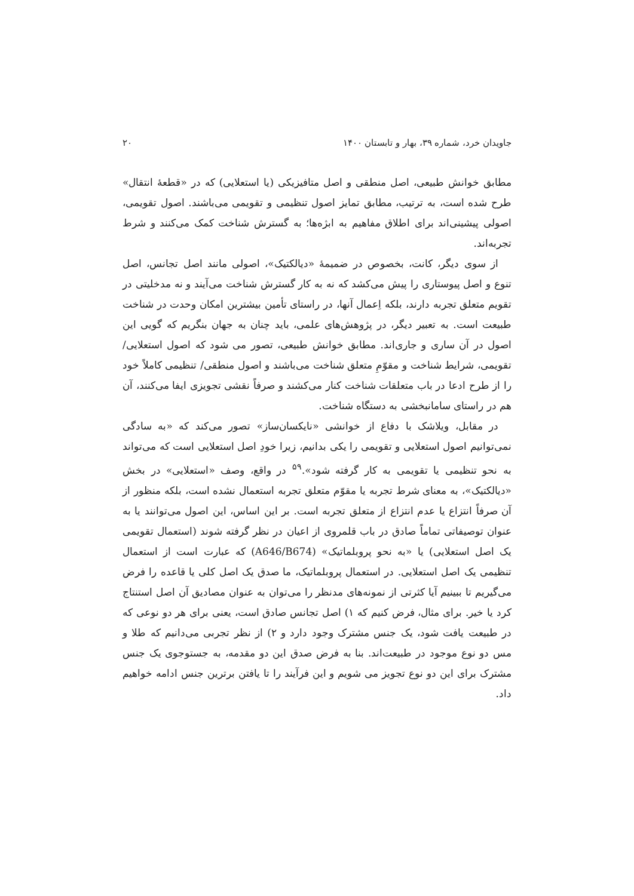جاویدان خرد، شماره ۳۹، بهار و تابستان ۱۴۰۰ ۲۰
مطابق خوانش طبیعی، اصل منطقی و اصل متافیزیکی (یا استعلایی) که در «قطعهٔ انتقال» طرح شده است، به ترتیب، مطابق تمایز اصول تنظیمی و تقویمی می‌باشند. اصول تقویمی، اصولی پیشینی‌اند برای اطلاق مفاهیم به ابژه‌ها؛ به گسترش شناخت کمک می‌کنند و شرط تجربه‌اند.
از سوی دیگر، کانت، بخصوص در ضمیمهٔ «دیالکتیک»، اصولی مانند اصل تجانس، اصل تنوع و اصل پیوستاری را پیش می‌کشد که نه به کار گسترش شناخت می‌آیند و نه مدخلیتی در تقویم متعلق تجربه دارند، بلکه اِعمال آنها، در راستای تأمین بیشترین امکان وحدت در شناخت طبیعت است. به تعبیر دیگر، در پژوهش‌های علمی، باید چنان به جهان بنگریم که گویی این اصول در آن ساری و جاری‌اند. مطابق خوانش طبیعی، تصور می شود که اصول استعلایی/ تقویمی، شرایط شناخت و مقوّمِ متعلق شناخت می‌باشند و اصول منطقی/ تنظیمی کاملاً خود را از طرح ادعا در باب متعلقات شناخت کنار می‌کشند و صرفاً نقشی تجویزی ایفا می‌کنند، آن هم در راستای سامانبخشی به دستگاه شناخت.
در مقابل، ویلاشک با دفاع از خوانشی «نایکسان‌ساز» تصور می‌کند که «به سادگی نمی‌توانیم اصول استعلایی و تقویمی را یکی بدانیم، زیرا خودِ اصل استعلایی است که می‌تواند به نحو تنظیمی یا تقویمی به کار گرفته شود».<sup>۵۹</sup> در واقع، وصف «استعلایی» در بخش «دیالکتیک»، به معنای شرط تجربه یا مقوّم متعلق تجربه استعمال نشده است، بلکه منظور از آن صرفاً انتزاع یا عدم انتزاع از متعلق تجربه است. بر این اساس، این اصول می‌توانند یا به عنوان توصیفاتی تماماً صادق در باب قلمروی از اعیان در نظر گرفته شوند (استعمال تقویمی یک اصل استعلایی) یا «به نحو پروبلماتیک» (A646/B674) که عبارت است از استعمال تنظیمی یک اصل استعلایی. در استعمال پروبلماتیک، ما صدق یک اصل کلی یا قاعده را فرض می‌گیریم تا ببینیم آیا کثرتی از نمونه‌های مدنظر را می‌توان به عنوان مصادیق آن اصل استنتاج کرد یا خیر. برای مثال، فرض کنیم که ۱) اصل تجانس صادق است، یعنی برای هر دو نوعی که در طبیعت یافت شود، یک جنس مشترک وجود دارد و ۲) از نظر تجربی می‌دانیم که طلا و مس دو نوع موجود در طبیعت‌اند. بنا به فرض صدق این دو مقدمه، به جستوجوی یک جنس مشترک برای این دو نوع تجویز می شویم و این فرآیند را تا یافتن برترین جنس ادامه خواهیم داد.